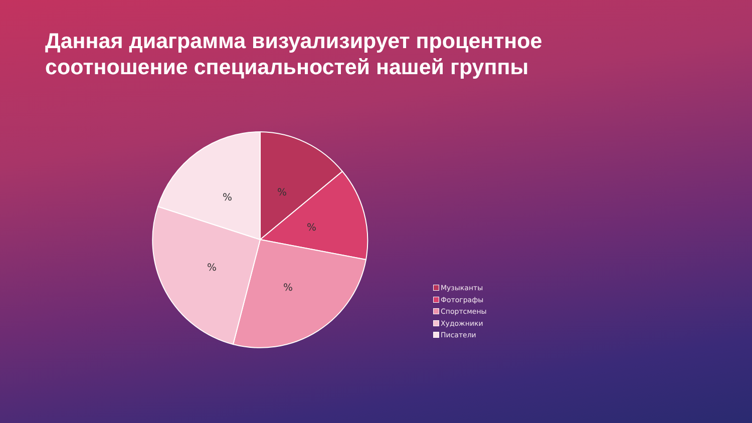Данная диаграмма визуализирует процентное соотношение специальностей нашей группы
%
%
%
%
%
Музыканты
Фотографы
Спортсмены
Художники
Писатели